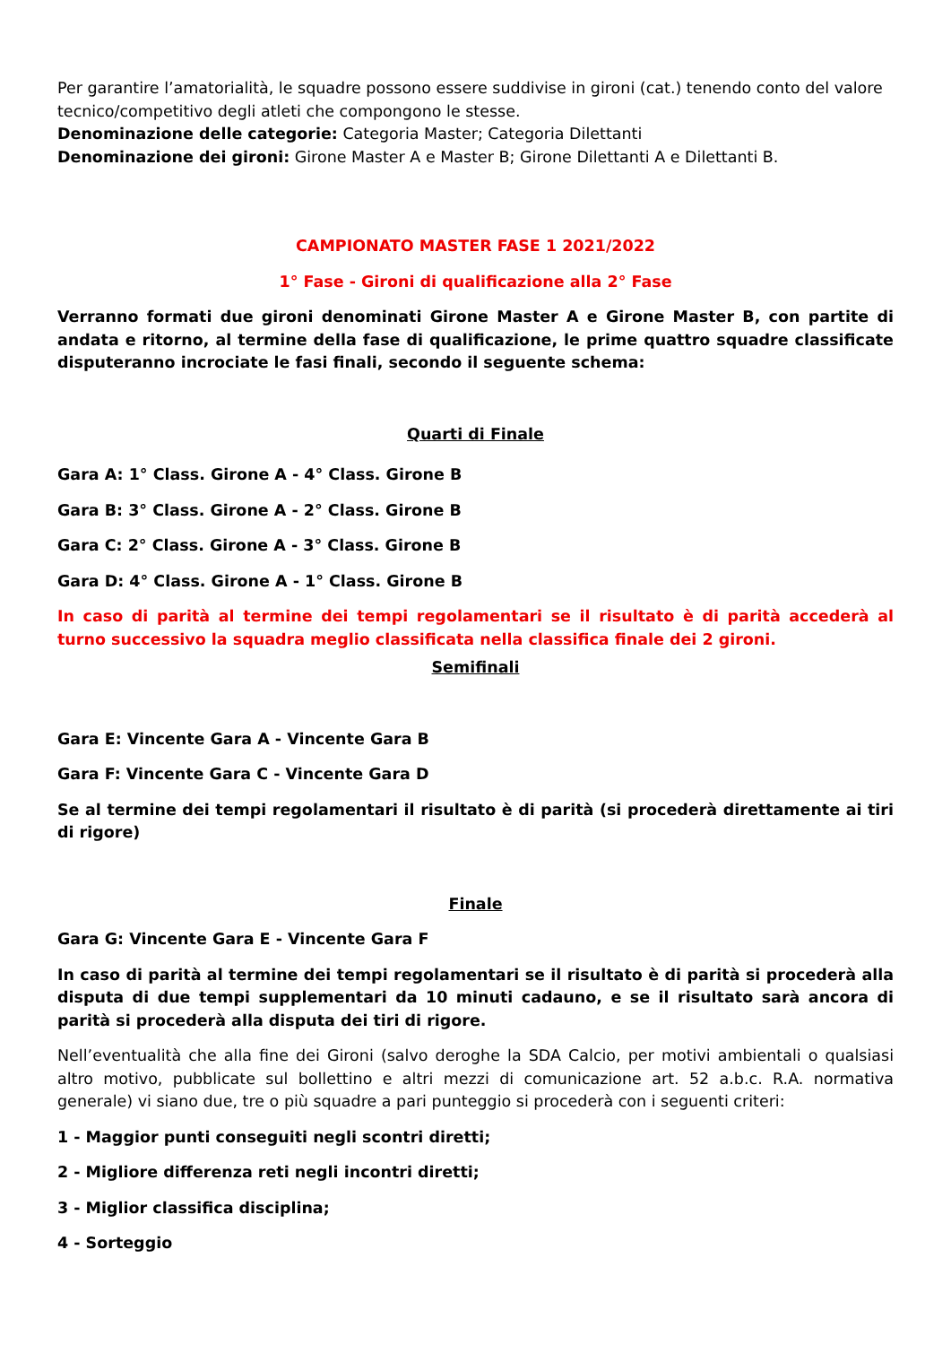Per garantire l’amatorialità, le squadre possono essere suddivise in gironi (cat.) tenendo conto del valore tecnico/competitivo degli atleti che compongono le stesse.
Denominazione delle categorie: Categoria Master; Categoria Dilettanti
Denominazione dei gironi: Girone Master A e Master B; Girone Dilettanti A e Dilettanti B.
CAMPIONATO MASTER FASE 1 2021/2022
1° Fase - Gironi di qualificazione alla 2° Fase
Verranno formati due gironi denominati Girone Master A e Girone Master B, con partite di andata e ritorno, al termine della fase di qualificazione, le prime quattro squadre classificate disputeranno incrociate le fasi finali, secondo il seguente schema:
Quarti di Finale
Gara A: 1° Class. Girone A - 4° Class. Girone B
Gara B: 3° Class. Girone A - 2° Class. Girone B
Gara C: 2° Class. Girone A - 3° Class. Girone B
Gara D: 4° Class. Girone A - 1° Class. Girone B
In caso di parità al termine dei tempi regolamentari se il risultato è di parità accederà al turno successivo la squadra meglio classificata nella classifica finale dei 2 gironi.
Semifinali
Gara E: Vincente Gara A - Vincente Gara B
Gara F: Vincente Gara C - Vincente Gara D
Se al termine dei tempi regolamentari il risultato è di parità (si procederà direttamente ai tiri di rigore)
Finale
Gara G: Vincente Gara E - Vincente Gara F
In caso di parità al termine dei tempi regolamentari se il risultato è di parità si procederà alla disputa di due tempi supplementari da 10 minuti cadauno, e se il risultato sarà ancora di parità si procederà alla disputa dei tiri di rigore.
Nell’eventualità che alla fine dei Gironi (salvo deroghe la SDA Calcio, per motivi ambientali o qualsiasi altro motivo, pubblicate sul bollettino e altri mezzi di comunicazione art. 52 a.b.c. R.A. normativa generale) vi siano due, tre o più squadre a pari punteggio si procederà con i seguenti criteri:
1 - Maggior punti conseguiti negli scontri diretti;
2 - Migliore differenza reti negli incontri diretti;
3 - Miglior classifica disciplina;
4 - Sorteggio